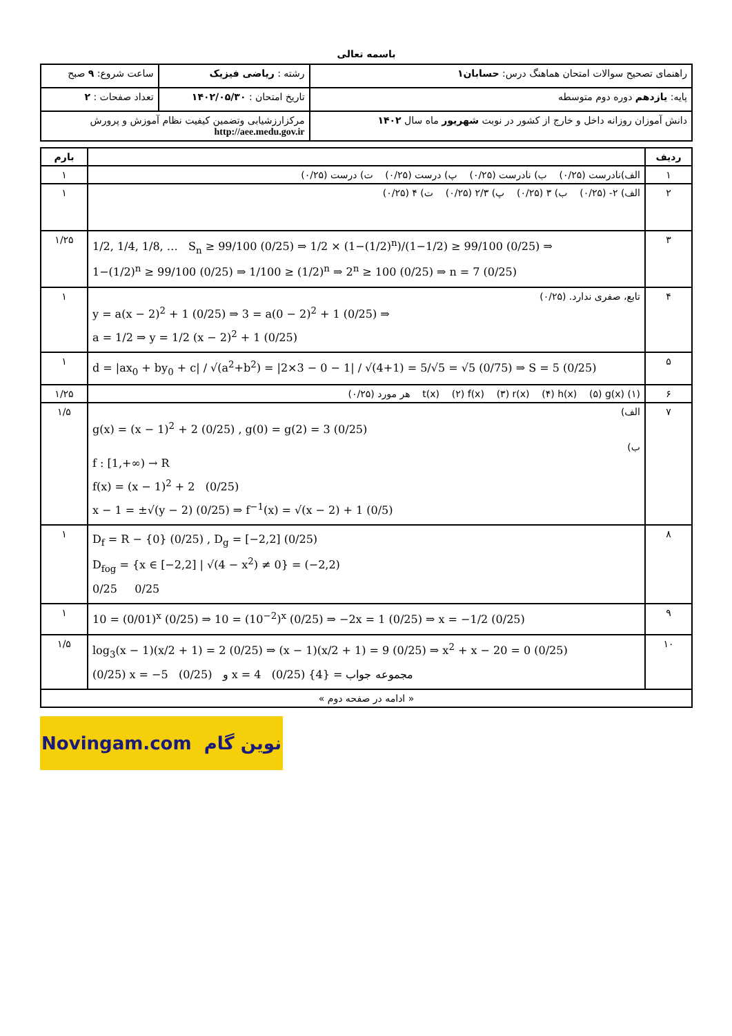باسمه تعالی
| راهنمای تصحیح سوالات امتحان هماهنگ درس: حسابان۱ | رشته : ریاضی فیزیک | ساعت شروع: ۹ صبح |
| پایه: یازدهم دوره دوم متوسطه | تاریخ امتحان : ۱۴۰۲/۰۵/۳۰ | تعداد صفحات : ۲ |
| دانش آموزان روزانه داخل و خارج از کشور در نوبت شهریور ماه سال ۱۴۰۲ | مرکزارزشیابی وتضمین کیفیت نظام آموزش و پرورش http://aee.medu.gov.ir | |
| ردیف | | بارم |
| --- | --- | --- |
| ۱ | الف)نادرست (۰/۲۵) ب) نادرست (۰/۲۵) پ) درست (۰/۲۵) ت) درست (۰/۲۵) | ۱ |
| ۲ | الف) ۲- (۰/۲۵) ب) ۳ (۰/۲۵) پ) ۲/۳ (۰/۲۵) ت) ۴ (۰/۲۵) | ۱ |
| ۳ | 1/2, 1/4, 1/8, … S<sub>n</sub> ≥ 99/100 (0/25) ⇒ 1/2 × (1−(1/2)<sup>n</sup>)/(1−1/2) ≥ 99/100 (0/25) ⇒ 1−(1/2)<sup>n</sup> ≥ 99/100 (0/25) ⇒ 1/100 ≥ (1/2)<sup>n</sup> ⇒ 2<sup>n</sup> ≥ 100 (0/25) ⇒ n = 7 (0/25) | ۱/۲۵ |
| ۴ | تابع، صفری ندارد. (۰/۲۵) y = a(x − 2)<sup>2</sup> + 1 (0/25) ⇒ 3 = a(0 − 2)<sup>2</sup> + 1 (0/25) ⇒ a = 1/2 ⇒ y = 1/2 (x − 2)<sup>2</sup> + 1 (0/25) | ۱ |
| ۵ | d = /ax<sub>0</sub> + by<sub>0</sub> + c/ / √(a<sup>2</sup>+b<sup>2</sup>) = /2×3 − 0 − 1/ / √(4+1) = 5/√5 = √5 (0/75) ⇒ S = 5 (0/25) | ۱ |
| ۶ | (۱) t(x) (۲) f(x) (۳) r(x) (۴) h(x) (۵) g(x) هر مورد (۰/۲۵) | ۱/۲۵ |
| ۷ | الف) g(x) = (x − 1)<sup>2</sup> + 2 (0/25) , g(0) = g(2) = 3 (0/25) ب) f : [1,+∞) → R f(x) = (x − 1)<sup>2</sup> + 2 (0/25) x − 1 = ±√(y − 2) (0/25) ⇒ f<sup>−1</sup>(x) = √(x − 2) + 1 (0/5) | ۱/۵ |
| ۸ | D<sub>f</sub> = R − {0} (0/25) , D<sub>g</sub> = [−2,2] (0/25) D<sub>fog</sub> = {x ∈ [−2,2] / √(4 − x<sup>2</sup>) ≠ 0} = (−2,2) 0/25 0/25 | ۱ |
| ۹ | 10 = (0/01)<sup>x</sup> (0/25) ⇒ 10 = (10<sup>−2</sup>)<sup>x</sup> (0/25) ⇒ −2x = 1 (0/25) ⇒ x = −1/2 (0/25) | ۱ |
| ۱۰ | log<sub>3</sub>(x − 1)(x/2 + 1) = 2 (0/25) ⇒ (x − 1)(x/2 + 1) = 9 (0/25) ⇒ x<sup>2</sup> + x − 20 = 0 (0/25) (0/25) x = −5 و (0/25) x = 4 مجموعه جواب = {4} (0/25) | ۱/۵ |
| « ادامه در صفحه دوم » | | |
Novingam.com نوین گام